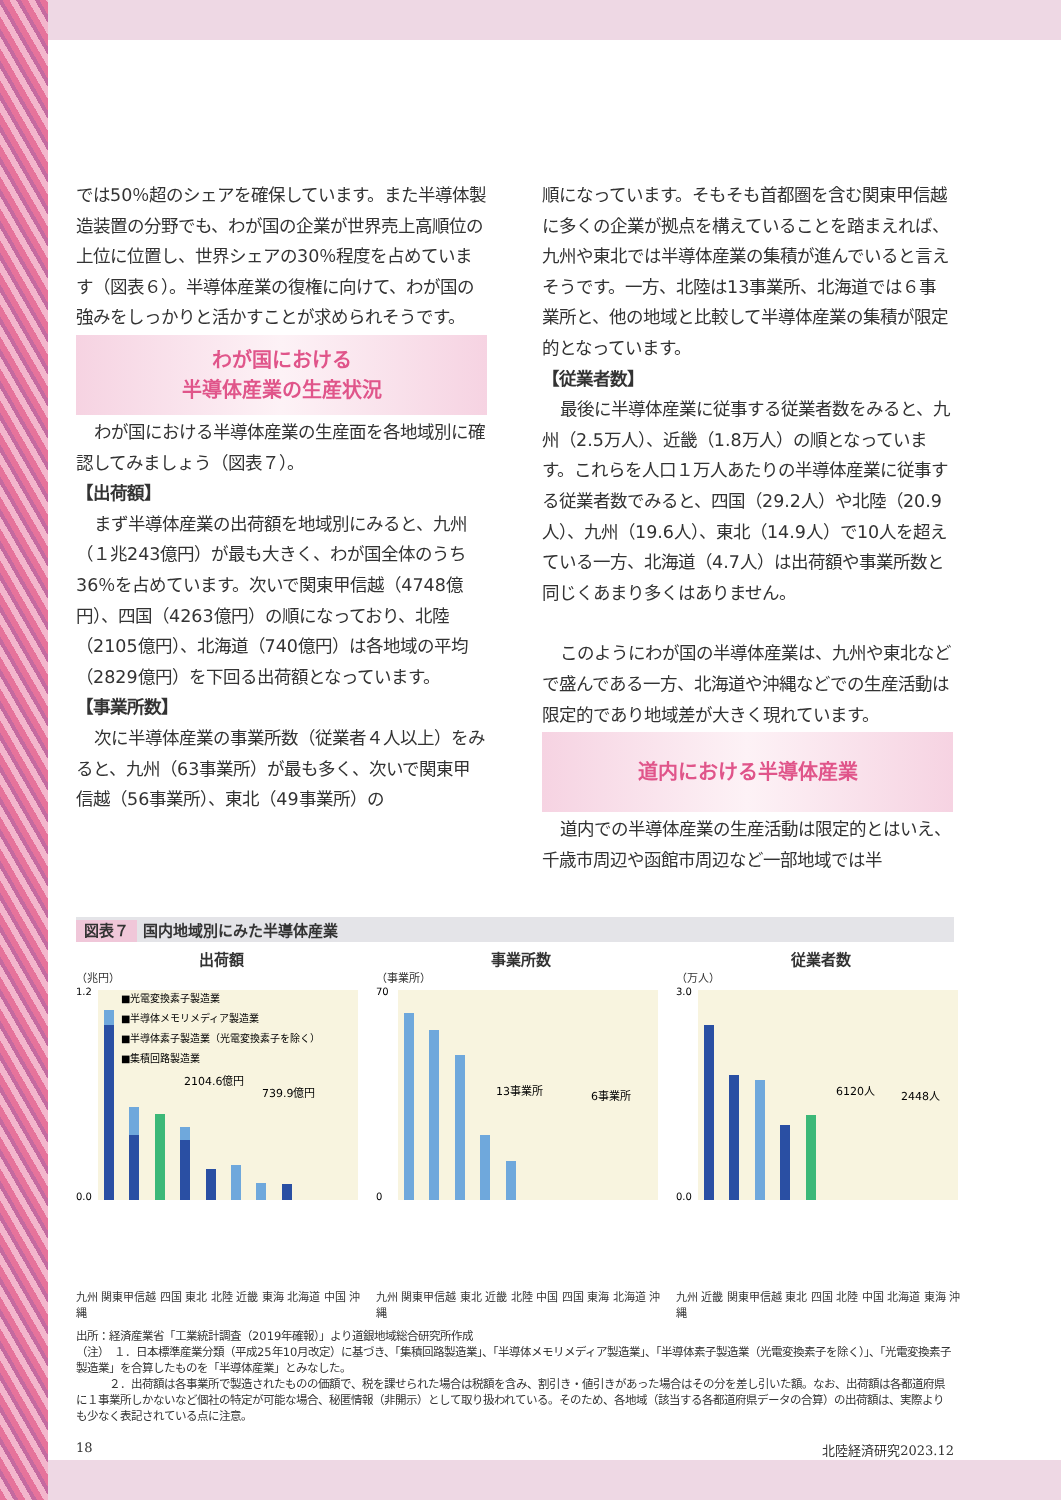では50％超のシェアを確保しています。また半導体製造装置の分野でも、わが国の企業が世界売上高順位の上位に位置し、世界シェアの30％程度を占めています（図表６）。半導体産業の復権に向けて、わが国の強みをしっかりと活かすことが求められそうです。
わが国における
半導体産業の生産状況
わが国における半導体産業の生産面を各地域別に確認してみましょう（図表７）。
【出荷額】
まず半導体産業の出荷額を地域別にみると、九州（１兆243億円）が最も大きく、わが国全体のうち36％を占めています。次いで関東甲信越（4748億円）、四国（4263億円）の順になっており、北陸（2105億円）、北海道（740億円）は各地域の平均（2829億円）を下回る出荷額となっています。
【事業所数】
次に半導体産業の事業所数（従業者４人以上）をみると、九州（63事業所）が最も多く、次いで関東甲信越（56事業所）、東北（49事業所）の
順になっています。そもそも首都圏を含む関東甲信越に多くの企業が拠点を構えていることを踏まえれば、九州や東北では半導体産業の集積が進んでいると言えそうです。一方、北陸は13事業所、北海道では６事業所と、他の地域と比較して半導体産業の集積が限定的となっています。
【従業者数】
最後に半導体産業に従事する従業者数をみると、九州（2.5万人）、近畿（1.8万人）の順となっています。これらを人口１万人あたりの半導体産業に従事する従業者数でみると、四国（29.2人）や北陸（20.9人）、九州（19.6人）、東北（14.9人）で10人を超えている一方、北海道（4.7人）は出荷額や事業所数と同じくあまり多くはありません。
このようにわが国の半導体産業は、九州や東北などで盛んである一方、北海道や沖縄などでの生産活動は限定的であり地域差が大きく現れています。
道内における半導体産業
道内での半導体産業の生産活動は限定的とはいえ、千歳市周辺や函館市周辺など一部地域では半
図表７ 国内地域別にみた半導体産業
出荷額
（兆円）
2104.6億円
739.9億円
■光電変換素子製造業
■半導体メモリメディア製造業
■半導体素子製造業（光電変換素子を除く）
■集積回路製造業
1.2
0.0
九州 関東甲信越 四国 東北 北陸 近畿 東海 北海道 中国 沖縄
事業所数
（事業所）
13事業所
6事業所
70
0
九州 関東甲信越 東北 近畿 北陸 中国 四国 東海 北海道 沖縄
従業者数
（万人）
6120人
2448人
3.0
0.0
九州 近畿 関東甲信越 東北 四国 北陸 中国 北海道 東海 沖縄
出所：経済産業省「工業統計調査（2019年確報）」より道銀地域総合研究所作成
（注）　１．日本標準産業分類（平成25年10月改定）に基づき、「集積回路製造業」、「半導体メモリメディア製造業」、「半導体素子製造業（光電変換素子を除く）」、「光電変換素子製造業」を合算したものを「半導体産業」とみなした。
　　　２．出荷額は各事業所で製造されたものの価額で、税を課せられた場合は税額を含み、割引き・値引きがあった場合はその分を差し引いた額。なお、出荷額は各都道府県に１事業所しかないなど個社の特定が可能な場合、秘匿情報（非開示）として取り扱われている。そのため、各地域（該当する各都道府県データの合算）の出荷額は、実際よりも少なく表記されている点に注意。
18 北陸経済研究2023.12